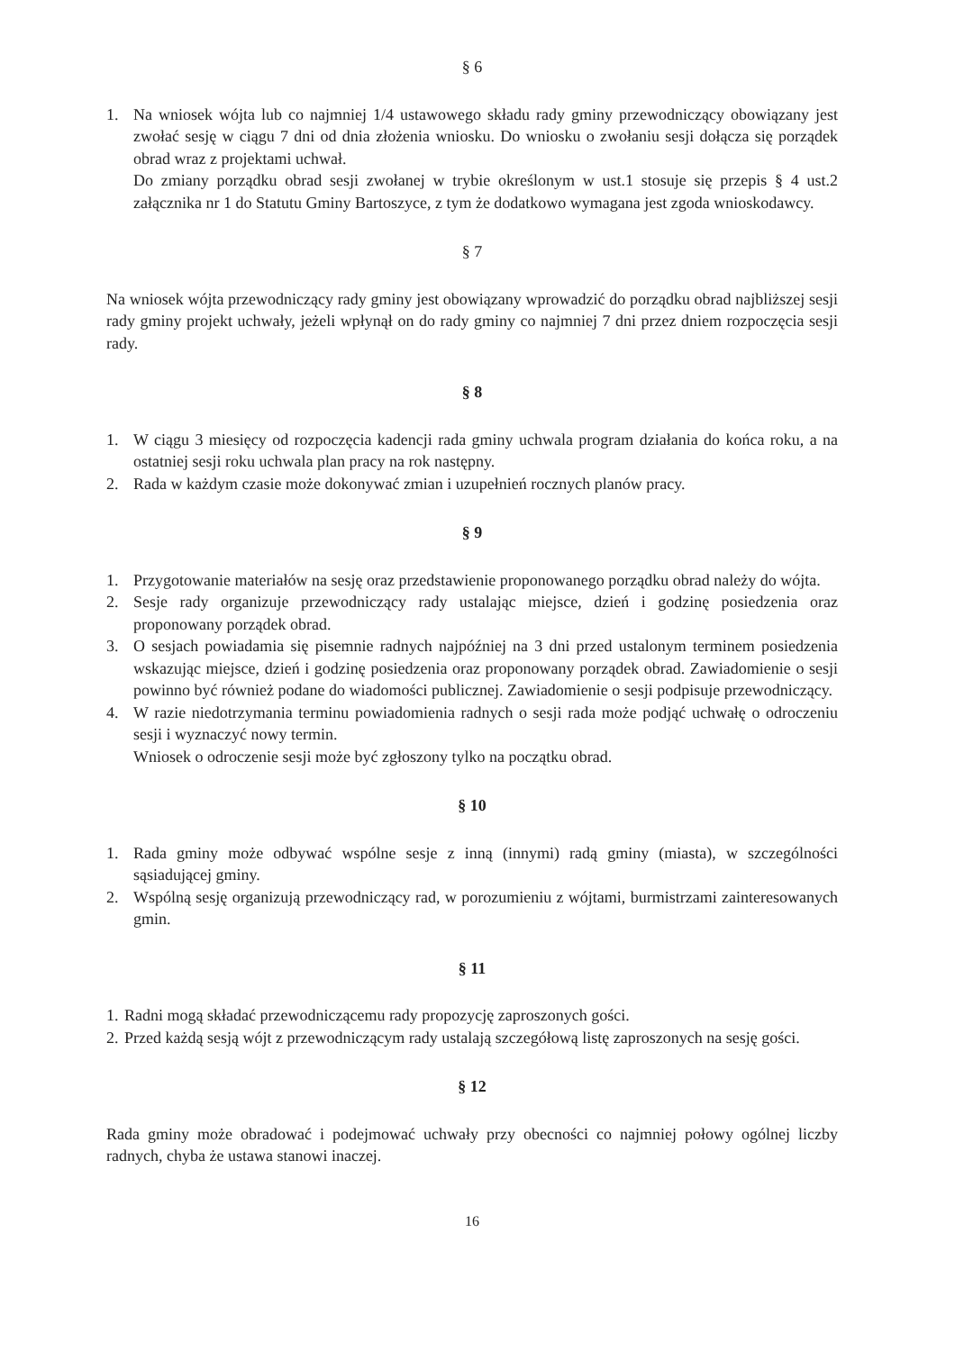§ 6
1. Na wniosek wójta lub co najmniej 1/4 ustawowego składu rady gminy przewodniczący obowiązany jest zwołać sesję w ciągu 7 dni od dnia złożenia wniosku. Do wniosku o zwołaniu sesji dołącza się porządek obrad wraz z projektami uchwał.
Do zmiany porządku obrad sesji zwołanej w trybie określonym w ust.1 stosuje się przepis § 4 ust.2 załącznika nr 1 do Statutu Gminy Bartoszyce, z tym że dodatkowo wymagana jest zgoda wnioskodawcy.
§ 7
Na wniosek wójta przewodniczący rady gminy jest obowiązany wprowadzić do porządku obrad najbliższej sesji rady gminy projekt uchwały, jeżeli wpłynął on do rady gminy co najmniej 7 dni przez dniem rozpoczęcia sesji rady.
§ 8
1. W ciągu 3 miesięcy od rozpoczęcia kadencji rada gminy uchwala program działania do końca roku, a na ostatniej sesji roku uchwala plan pracy na rok następny.
2. Rada w każdym czasie może dokonywać zmian i uzupełnień rocznych planów pracy.
§ 9
1. Przygotowanie materiałów na sesję oraz przedstawienie proponowanego porządku obrad należy do wójta.
2. Sesje rady organizuje przewodniczący rady ustalając miejsce, dzień i godzinę posiedzenia oraz proponowany porządek obrad.
3. O sesjach powiadamia się pisemnie radnych najpóźniej na 3 dni przed ustalonym terminem posiedzenia wskazując miejsce, dzień i godzinę posiedzenia oraz proponowany porządek obrad. Zawiadomienie o sesji powinno być również podane do wiadomości publicznej. Zawiadomienie o sesji podpisuje przewodniczący.
4. W razie niedotrzymania terminu powiadomienia radnych o sesji rada może podjąć uchwałę o odroczeniu sesji i wyznaczyć nowy termin.
Wniosek o odroczenie sesji może być zgłoszony tylko na początku obrad.
§ 10
1. Rada gminy może odbywać wspólne sesje z inną (innymi) radą gminy (miasta), w szczególności sąsiadującej gminy.
2. Wspólną sesję organizują przewodniczący rad, w porozumieniu z wójtami, burmistrzami zainteresowanych gmin.
§ 11
1.
Radni mogą składać przewodniczącemu rady propozycję zaproszonych gości.
2.
Przed każdą sesją wójt z przewodniczącym rady ustalają szczegółową listę zaproszonych na sesję gości.
§ 12
Rada gminy może obradować i podejmować uchwały przy obecności co najmniej połowy ogólnej liczby radnych, chyba że ustawa stanowi inaczej.
16